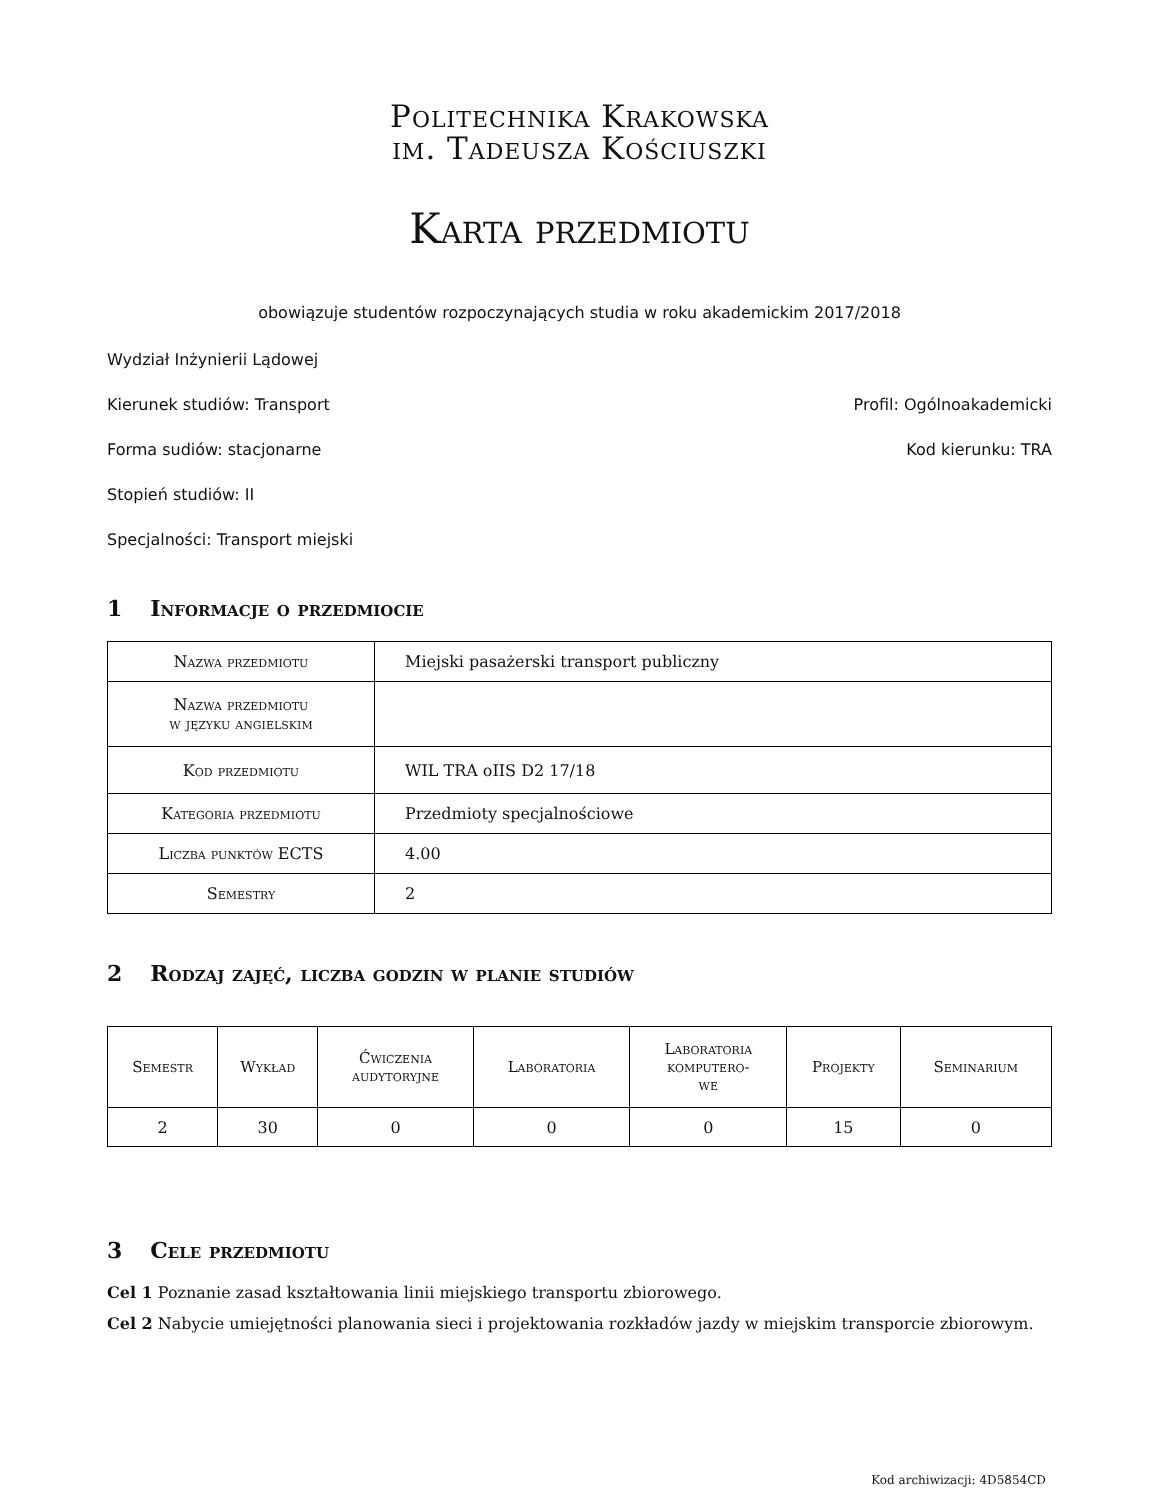Politechnika Krakowska
im. Tadeusza Kościuszki
Karta przedmiotu
obowiązuje studentów rozpoczynających studia w roku akademickim 2017/2018
Wydział Inżynierii Lądowej
Kierunek studiów: Transport Profil: Ogólnoakademicki
Forma sudiów: stacjonarne Kod kierunku: TRA
Stopień studiów: II
Specjalności: Transport miejski
1 Informacje o przedmiocie
| Nazwa przedmiotu | Miejski pasażerski transport publiczny |
| Nazwa przedmiotu w języku angielskim | |
| Kod przedmiotu | WIL TRA oIIS D2 17/18 |
| Kategoria przedmiotu | Przedmioty specjalnościowe |
| Liczba punktów ECTS | 4.00 |
| Semestry | 2 |
2 Rodzaj zajęć, liczba godzin w planie studiów
| Semestr | Wykład | Ćwiczenia audytoryjne | Laboratoria | Laboratoria komputero- we | Projekty | Seminarium |
| --- | --- | --- | --- | --- | --- | --- |
| 2 | 30 | 0 | 0 | 0 | 15 | 0 |
3 Cele przedmiotu
Cel 1 Poznanie zasad kształtowania linii miejskiego transportu zbiorowego.
Cel 2 Nabycie umiejętności planowania sieci i projektowania rozkładów jazdy w miejskim transporcie zbiorowym.
Kod archiwizacji: 4D5854CD